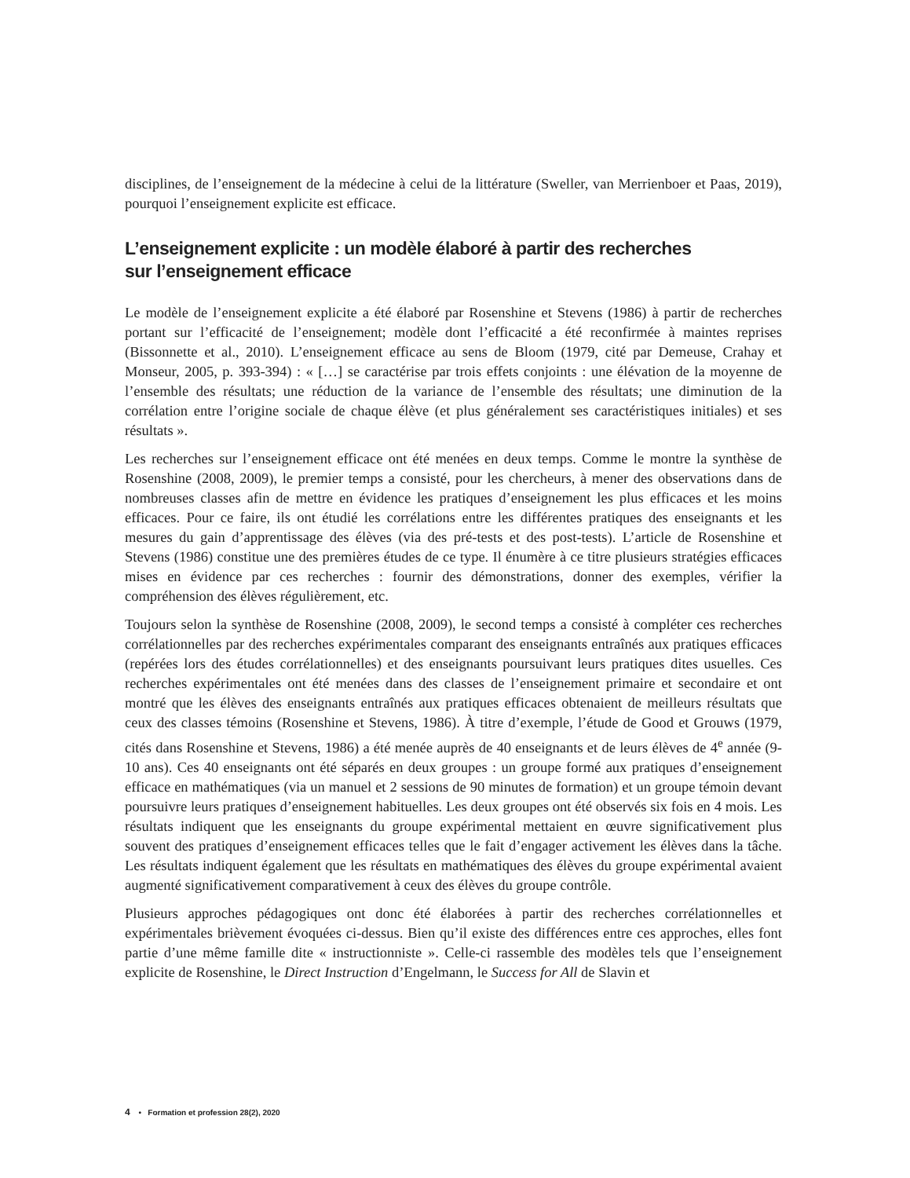disciplines, de l’enseignement de la médecine à celui de la littérature (Sweller, van Merrienboer et Paas, 2019), pourquoi l’enseignement explicite est efficace.
L’enseignement explicite : un modèle élaboré à partir des recherches
sur l’enseignement efficace
Le modèle de l’enseignement explicite a été élaboré par Rosenshine et Stevens (1986) à partir de recherches portant sur l’efficacité de l’enseignement; modèle dont l’efficacité a été reconfirmée à maintes reprises (Bissonnette et al., 2010). L’enseignement efficace au sens de Bloom (1979, cité par Demeuse, Crahay et Monseur, 2005, p. 393-394) : « […] se caractérise par trois effets conjoints : une élévation de la moyenne de l’ensemble des résultats; une réduction de la variance de l’ensemble des résultats; une diminution de la corrélation entre l’origine sociale de chaque élève (et plus généralement ses caractéristiques initiales) et ses résultats ».
Les recherches sur l’enseignement efficace ont été menées en deux temps. Comme le montre la synthèse de Rosenshine (2008, 2009), le premier temps a consisté, pour les chercheurs, à mener des observations dans de nombreuses classes afin de mettre en évidence les pratiques d’enseignement les plus efficaces et les moins efficaces. Pour ce faire, ils ont étudié les corrélations entre les différentes pratiques des enseignants et les mesures du gain d’apprentissage des élèves (via des pré-tests et des post-tests). L’article de Rosenshine et Stevens (1986) constitue une des premières études de ce type. Il énumère à ce titre plusieurs stratégies efficaces mises en évidence par ces recherches : fournir des démonstrations, donner des exemples, vérifier la compréhension des élèves régulièrement, etc.
Toujours selon la synthèse de Rosenshine (2008, 2009), le second temps a consisté à compléter ces recherches corrélationnelles par des recherches expérimentales comparant des enseignants entraînés aux pratiques efficaces (repérées lors des études corrélationnelles) et des enseignants poursuivant leurs pratiques dites usuelles. Ces recherches expérimentales ont été menées dans des classes de l’enseignement primaire et secondaire et ont montré que les élèves des enseignants entraînés aux pratiques efficaces obtenaient de meilleurs résultats que ceux des classes témoins (Rosenshine et Stevens, 1986). À titre d’exemple, l’étude de Good et Grouws (1979, cités dans Rosenshine et Stevens, 1986) a été menée auprès de 40 enseignants et de leurs élèves de 4<sup>e</sup> année (9-10 ans). Ces 40 enseignants ont été séparés en deux groupes : un groupe formé aux pratiques d’enseignement efficace en mathématiques (via un manuel et 2 sessions de 90 minutes de formation) et un groupe témoin devant poursuivre leurs pratiques d’enseignement habituelles. Les deux groupes ont été observés six fois en 4 mois. Les résultats indiquent que les enseignants du groupe expérimental mettaient en œuvre significativement plus souvent des pratiques d’enseignement efficaces telles que le fait d’engager activement les élèves dans la tâche. Les résultats indiquent également que les résultats en mathématiques des élèves du groupe expérimental avaient augmenté significativement comparativement à ceux des élèves du groupe contrôle.
Plusieurs approches pédagogiques ont donc été élaborées à partir des recherches corrélationnelles et expérimentales brièvement évoquées ci-dessus. Bien qu’il existe des différences entre ces approches, elles font partie d’une même famille dite « instructionniste ». Celle-ci rassemble des modèles tels que l’enseignement explicite de Rosenshine, le Direct Instruction d’Engelmann, le Success for All de Slavin et
4 • Formation et profession 28(2), 2020